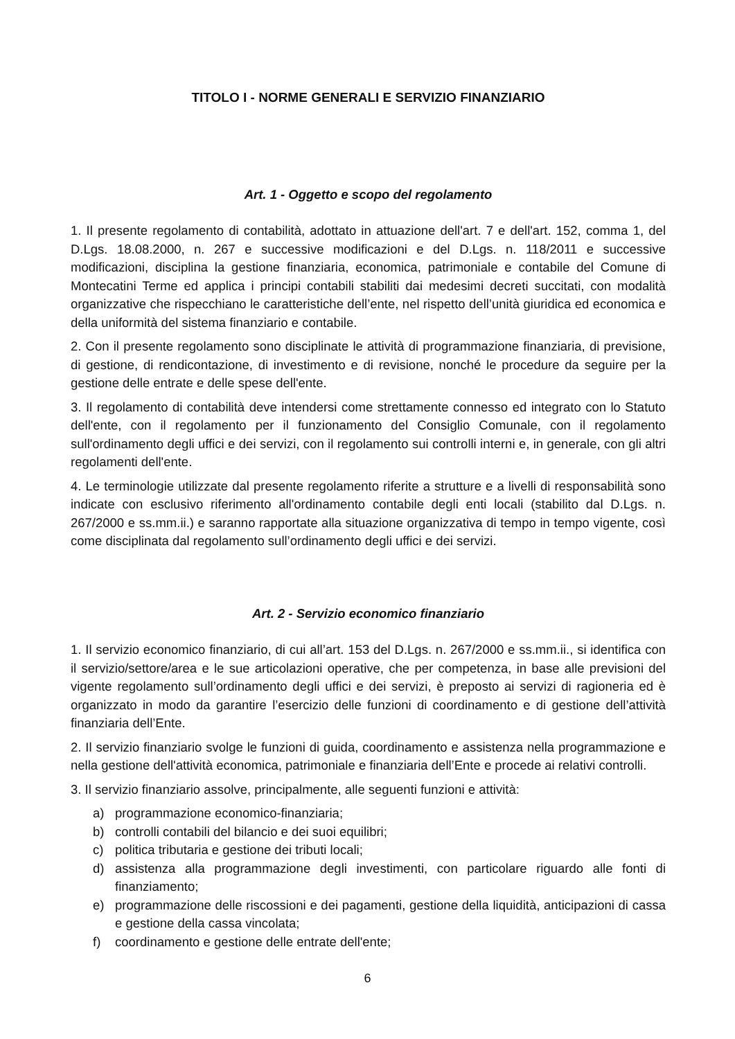TITOLO I - NORME GENERALI E SERVIZIO FINANZIARIO
Art. 1 - Oggetto e scopo del regolamento
1. Il presente regolamento di contabilità, adottato in attuazione dell'art. 7 e dell'art. 152, comma 1, del D.Lgs. 18.08.2000, n. 267 e successive modificazioni e del D.Lgs. n. 118/2011 e successive modificazioni, disciplina la gestione finanziaria, economica, patrimoniale e contabile del Comune di Montecatini Terme ed applica i principi contabili stabiliti dai medesimi decreti succitati, con modalità organizzative che rispecchiano le caratteristiche dell’ente, nel rispetto dell’unità giuridica ed economica e della uniformità del sistema finanziario e contabile.
2. Con il presente regolamento sono disciplinate le attività di programmazione finanziaria, di previsione, di gestione, di rendicontazione, di investimento e di revisione, nonché le procedure da seguire per la gestione delle entrate e delle spese dell'ente.
3. Il regolamento di contabilità deve intendersi come strettamente connesso ed integrato con lo Statuto dell'ente, con il regolamento per il funzionamento del Consiglio Comunale, con il regolamento sull'ordinamento degli uffici e dei servizi, con il regolamento sui controlli interni e, in generale, con gli altri regolamenti dell'ente.
4. Le terminologie utilizzate dal presente regolamento riferite a strutture e a livelli di responsabilità sono indicate con esclusivo riferimento all'ordinamento contabile degli enti locali (stabilito dal D.Lgs. n. 267/2000 e ss.mm.ii.) e saranno rapportate alla situazione organizzativa di tempo in tempo vigente, così come disciplinata dal regolamento sull’ordinamento degli uffici e dei servizi.
Art. 2 - Servizio economico finanziario
1. Il servizio economico finanziario, di cui all’art. 153 del D.Lgs. n. 267/2000 e ss.mm.ii., si identifica con il servizio/settore/area e le sue articolazioni operative, che per competenza, in base alle previsioni del vigente regolamento sull’ordinamento degli uffici e dei servizi, è preposto ai servizi di ragioneria ed è organizzato in modo da garantire l’esercizio delle funzioni di coordinamento e di gestione dell’attività finanziaria dell’Ente.
2. Il servizio finanziario svolge le funzioni di guida, coordinamento e assistenza nella programmazione e nella gestione dell'attività economica, patrimoniale e finanziaria dell’Ente e procede ai relativi controlli.
3. Il servizio finanziario assolve, principalmente, alle seguenti funzioni e attività:
a) programmazione economico-finanziaria;
b) controlli contabili del bilancio e dei suoi equilibri;
c) politica tributaria e gestione dei tributi locali;
d) assistenza alla programmazione degli investimenti, con particolare riguardo alle fonti di finanziamento;
e) programmazione delle riscossioni e dei pagamenti, gestione della liquidità, anticipazioni di cassa e gestione della cassa vincolata;
f) coordinamento e gestione delle entrate dell'ente;
6